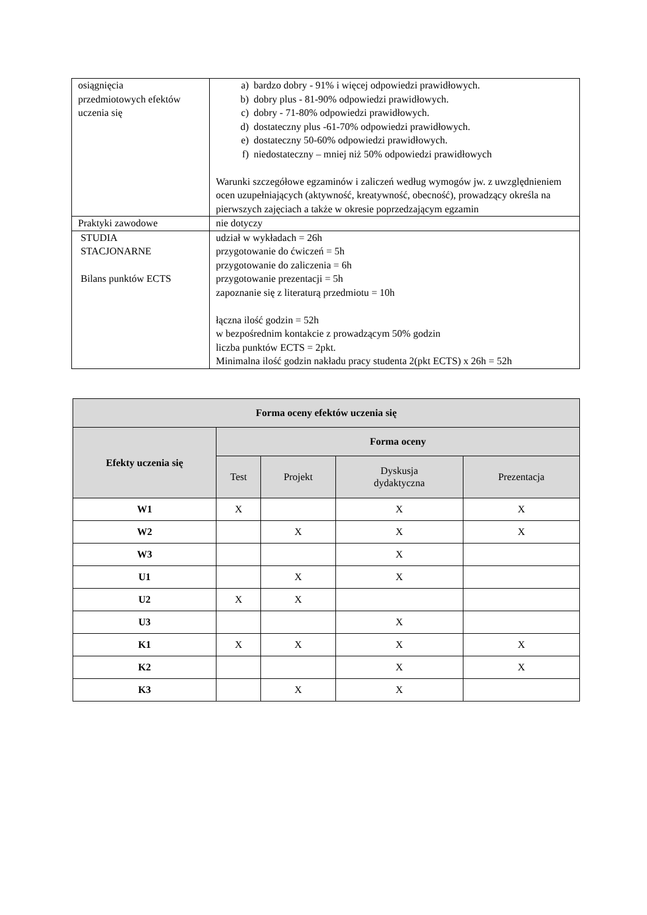| osiągnięcia przedmiotowych efektów uczenia się | a) bardzo dobry - 91% i więcej odpowiedzi prawidłowych. b) dobry plus - 81-90% odpowiedzi prawidłowych. c) dobry - 71-80% odpowiedzi prawidłowych. d) dostateczny plus -61-70% odpowiedzi prawidłowych. e) dostateczny 50-60% odpowiedzi prawidłowych. f) niedostateczny – mniej niż 50% odpowiedzi prawidłowych Warunki szczegółowe egzaminów i zaliczeń według wymogów jw. z uwzględnieniem ocen uzupełniających (aktywność, kreatywność, obecność), prowadzący określa na pierwszych zajęciach a także w okresie poprzedzającym egzamin |
| Praktyki zawodowe | nie dotyczy |
| STUDIA STACJONARNE Bilans punktów ECTS | udział w wykładach = 26h przygotowanie do ćwiczeń = 5h przygotowanie do zaliczenia = 6h przygotowanie prezentacji = 5h zapoznanie się z literaturą przedmiotu = 10h łączna ilość godzin = 52h w bezpośrednim kontakcie z prowadzącym 50% godzin liczba punktów ECTS = 2pkt. Minimalna ilość godzin nakładu pracy studenta 2(pkt ECTS) x 26h = 52h |
| Forma oceny efektów uczenia się | | | | |
| --- | --- | --- | --- | --- |
| Efekty uczenia się | Forma oceny | | | |
| | Test | Projekt | Dyskusja dydaktyczna | Prezentacja |
| W1 | X | | X | X |
| W2 | | X | X | X |
| W3 | | | X | |
| U1 | | X | X | |
| U2 | X | X | | |
| U3 | | | X | |
| K1 | X | X | X | X |
| K2 | | | X | X |
| K3 | | X | X | |